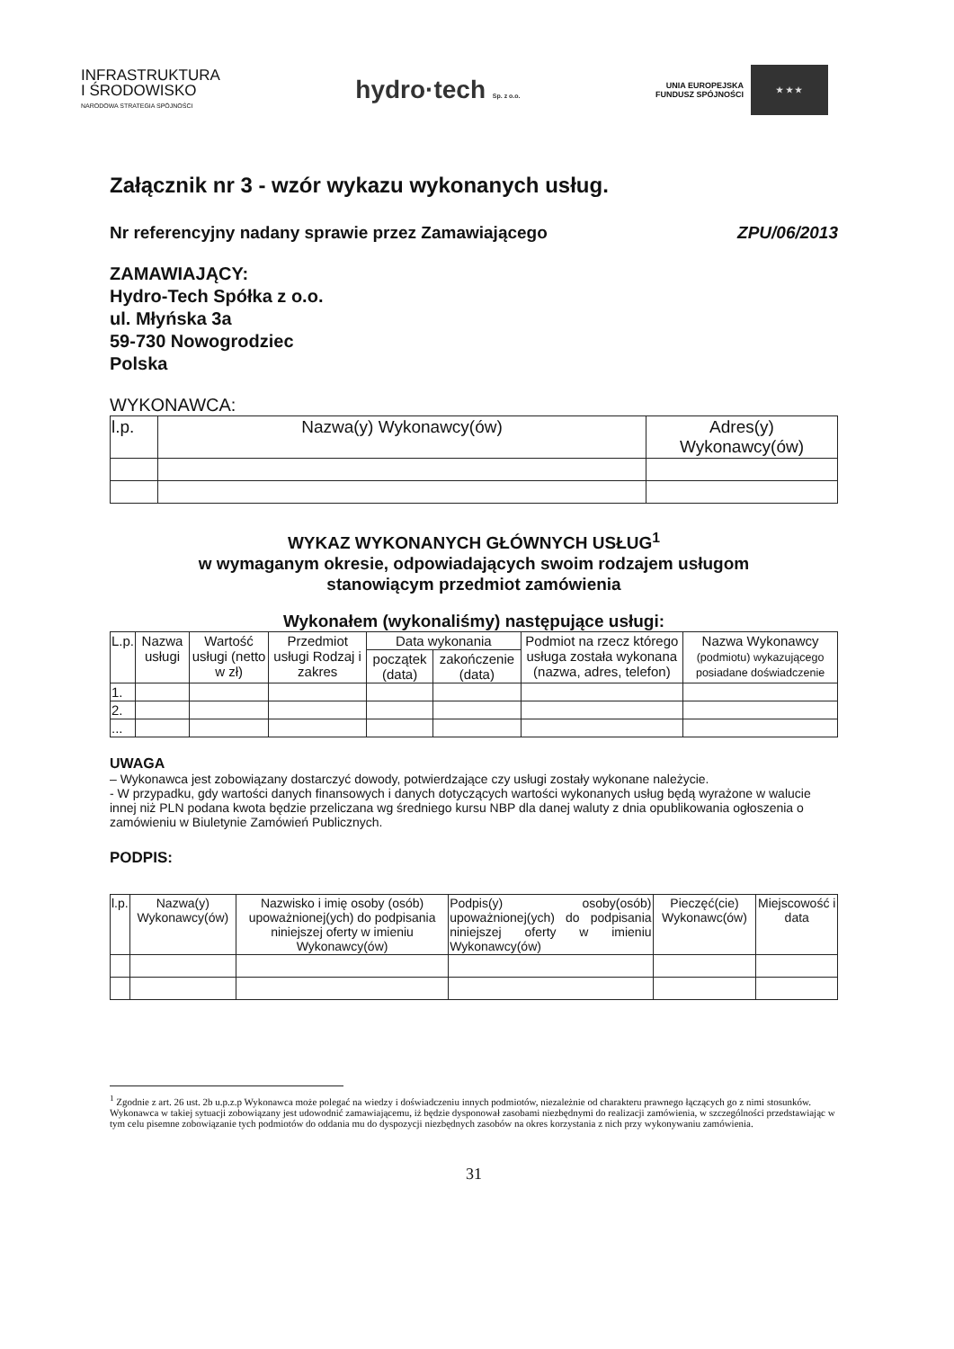INFRASTRUKTURA
I ŚRODOWISKO
NARODOWA STRATEGIA SPÓJNOŚCI
hydro·tech Sp. z o.o.
UNIA EUROPEJSKA
FUNDUSZ SPÓJNOŚCI
★ ★ ★
Załącznik nr 3 - wzór wykazu wykonanych usług.
Nr referencyjny nadany sprawie przez Zamawiającego ZPU/06/2013
ZAMAWIAJĄCY:
Hydro-Tech Spółka z o.o.
ul. Młyńska 3a
59-730 Nowogrodziec
Polska
WYKONAWCA:
| l.p. | Nazwa(y) Wykonawcy(ów) | Adres(y) Wykonawcy(ów) |
| --- | --- | --- |
WYKAZ WYKONANYCH GŁÓWNYCH USŁUG<sup>1</sup>
w wymaganym okresie, odpowiadających swoim rodzajem usługom
stanowiącym przedmiot zamówienia
Wykonałem (wykonaliśmy) następujące usługi:
| L.p. | Nazwa usługi | Wartość usługi (netto w zł) | Przedmiot usługi Rodzaj i zakres | Data wykonania | | Podmiot na rzecz którego usługa została wykonana (nazwa, adres, telefon) | Nazwa Wykonawcy (podmiotu) wykazującego posiadane doświadczenie |
| --- | --- | --- | --- | --- | --- | --- | --- |
| | | | | początek (data) | zakończenie (data) | | |
| 1. | | | | | | | |
| 2. | | | | | | | |
| ... | | | | | | | |
UWAGA
– Wykonawca jest zobowiązany dostarczyć dowody, potwierdzające czy usługi zostały wykonane należycie.
- W przypadku, gdy wartości danych finansowych i danych dotyczących wartości wykonanych usług będą wyrażone w walucie innej niż PLN podana kwota będzie przeliczana wg średniego kursu NBP dla danej waluty z dnia opublikowania ogłoszenia o zamówieniu w Biuletynie Zamówień Publicznych.
PODPIS:
| l.p. | Nazwa(y) Wykonawcy(ów) | Nazwisko i imię osoby (osób) upoważnionej(ych) do podpisania niniejszej oferty w imieniu Wykonawcy(ów) | Podpis(y) osoby(osób) upoważnionej(ych) do podpisania niniejszej oferty w imieniu Wykonawcy(ów) | Pieczęć(cie) Wykonawc(ów) | Miejscowość i data |
<sup>1</sup> Zgodnie z art. 26 ust. 2b u.p.z.p Wykonawca może polegać na wiedzy i doświadczeniu innych podmiotów, niezależnie od charakteru prawnego łączących go z nimi stosunków. Wykonawca w takiej sytuacji zobowiązany jest udowodnić zamawiającemu, iż będzie dysponował zasobami niezbędnymi do realizacji zamówienia, w szczególności przedstawiając w tym celu pisemne zobowiązanie tych podmiotów do oddania mu do dyspozycji niezbędnych zasobów na okres korzystania z nich przy wykonywaniu zamówienia.
31